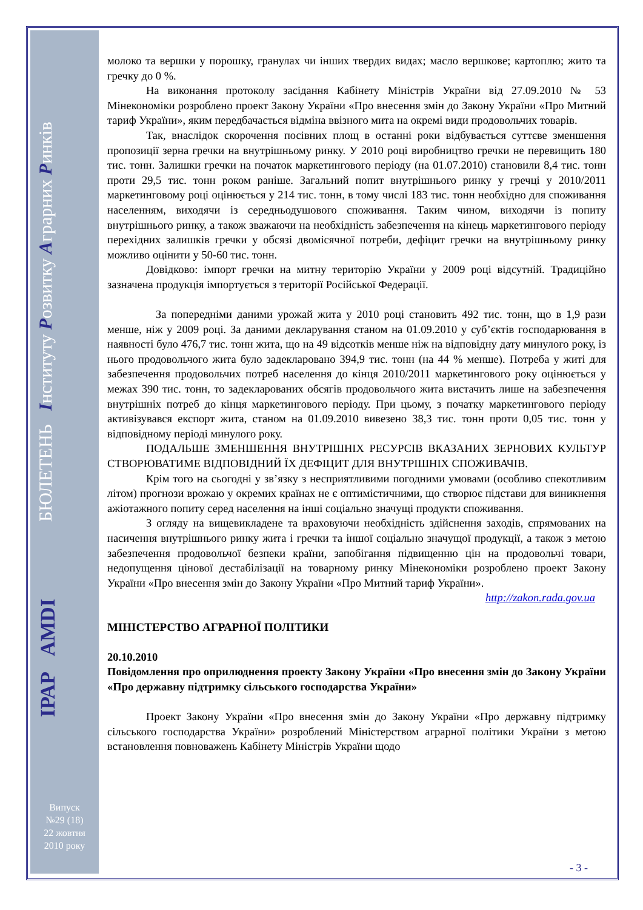БЮЛЕТЕНЬ Інституту Розвитку Аграрних Ринків
ІРАР AMDI
Випуск
№29 (18)
22 жовтня
2010 року
молоко та вершки у порошку, гранулах чи інших твердих видах; масло вершкове; картоплю; жито та гречку до 0 %.
На виконання протоколу засідання Кабінету Міністрів України від 27.09.2010 № 53 Мінекономіки розроблено проект Закону України «Про внесення змін до Закону України «Про Митний тариф України», яким передбачається відміна ввізного мита на окремі види продовольчих товарів.
Так, внаслідок скорочення посівних площ в останні роки відбувається суттєве зменшення пропозиції зерна гречки на внутрішньому ринку. У 2010 році виробництво гречки не перевищить 180 тис. тонн. Залишки гречки на початок маркетингового періоду (на 01.07.2010) становили 8,4 тис. тонн проти 29,5 тис. тонн роком раніше. Загальний попит внутрішнього ринку у гречці у 2010/2011 маркетинговому році оцінюється у 214 тис. тонн, в тому числі 183 тис. тонн необхідно для споживання населенням, виходячи із середньодушового споживання. Таким чином, виходячи із попиту внутрішнього ринку, а також зважаючи на необхідність забезпечення на кінець маркетингового періоду перехідних залишків гречки у обсязі двомісячної потреби, дефіцит гречки на внутрішньому ринку можливо оцінити у 50-60 тис. тонн.
Довідково: імпорт гречки на митну територію України у 2009 році відсутній. Традиційно зазначена продукція імпортується з території Російської Федерації.
За попередніми даними урожай жита у 2010 році становить 492 тис. тонн, що в 1,9 рази менше, ніж у 2009 році. За даними декларування станом на 01.09.2010 у суб’єктів господарювання в наявності було 476,7 тис. тонн жита, що на 49 відсотків менше ніж на відповідну дату минулого року, із нього продовольчого жита було задекларовано 394,9 тис. тонн (на 44 % менше). Потреба у житі для забезпечення продовольчих потреб населення до кінця 2010/2011 маркетингового року оцінюється у межах 390 тис. тонн, то задекларованих обсягів продовольчого жита вистачить лише на забезпечення внутрішніх потреб до кінця маркетингового періоду. При цьому, з початку маркетингового періоду активізувався експорт жита, станом на 01.09.2010 вивезено 38,3 тис. тонн проти 0,05 тис. тонн у відповідному періоді минулого року.
ПОДАЛЬШЕ ЗМЕНШЕННЯ ВНУТРІШНІХ РЕСУРСІВ ВКАЗАНИХ ЗЕРНОВИХ КУЛЬТУР СТВОРЮВАТИМЕ ВІДПОВІДНИЙ ЇХ ДЕФІЦИТ ДЛЯ ВНУТРІШНІХ СПОЖИВАЧІВ.
Крім того на сьогодні у зв’язку з несприятливими погодними умовами (особливо спекотливим літом) прогнози врожаю у окремих країнах не є оптимістичними, що створює підстави для виникнення ажіотажного попиту серед населення на інші соціально значущі продукти споживання.
З огляду на вищевикладене та враховуючи необхідність здійснення заходів, спрямованих на насичення внутрішнього ринку жита і гречки та іншої соціально значущої продукції, а також з метою забезпечення продовольчої безпеки країни, запобігання підвищенню цін на продовольчі товари, недопущення цінової дестабілізації на товарному ринку Мінекономіки розроблено проект Закону України «Про внесення змін до Закону України «Про Митний тариф України».
http://zakon.rada.gov.ua
МІНІСТЕРСТВО АГРАРНОЇ ПОЛІТИКИ
20.10.2010
Повідомлення про оприлюднення проекту Закону України «Про внесення змін до Закону України «Про державну підтримку сільського господарства України»
Проект Закону України «Про внесення змін до Закону України «Про державну підтримку сільського господарства України» розроблений Міністерством аграрної політики України з метою встановлення повноважень Кабінету Міністрів України щодо
- 3 -